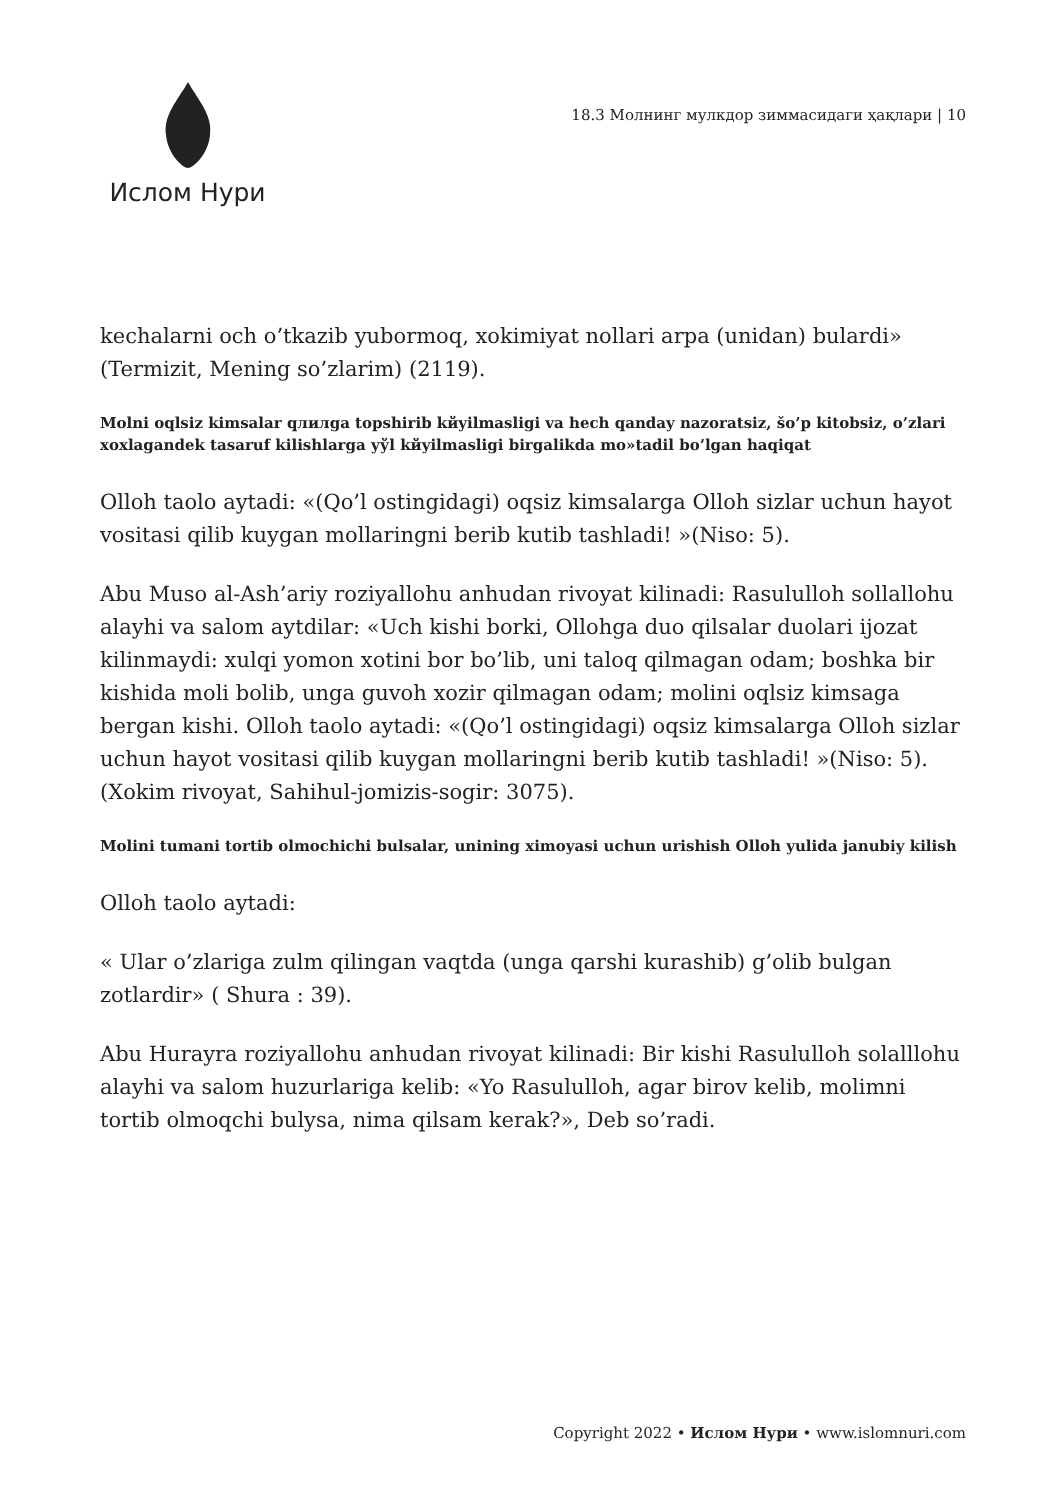Ислом Нури
18.3 Молнинг мулкдор зиммасидаги ҳақлари | 10
kechalarni och o’tkazib yubormoq, xokimiyat nollari arpa (unidan) bulardi» (Termizit, Mening so’zlarim) (2119).
Molni oqlsiz kimsalar qлилga topshirib kйyilmasligi va hech qanday nazoratsiz, šo’p kitobsiz, o’zlari xoxlagandek tasaruf kilishlarga yўl kйyilmasligi birgalikda mo»tadil bo’lgan haqiqat
Olloh taolo aytadi: «(Qo’l ostingidagi) oqsiz kimsalarga Olloh sizlar uchun hayot vositasi qilib kuygan mollaringni berib kutib tashladi! »(Niso: 5).
Abu Muso al-Ash’ariy roziyallohu anhudan rivoyat kilinadi: Rasululloh sollallohu alayhi va salom aytdilar: «Uch kishi borki, Ollohga duo qilsalar duolari ijozat kilinmaydi: xulqi yomon xotini bor bo’lib, uni taloq qilmagan odam; boshka bir kishida moli bolib, unga guvoh xozir qilmagan odam; molini oqlsiz kimsaga bergan kishi. Olloh taolo aytadi: «(Qo’l ostingidagi) oqsiz kimsalarga Olloh sizlar uchun hayot vositasi qilib kuygan mollaringni berib kutib tashladi! »(Niso: 5). (Xokim rivoyat, Sahihul-jomizis-sogir: 3075).
Molini tumani tortib olmochichi bulsalar, unining ximoyasi uchun urishish Olloh yulida janubiy kilish
Olloh taolo aytadi:
« Ular o’zlariga zulm qilingan vaqtda (unga qarshi kurashib) g’olib bulgan zotlardir» ( Shura : 39).
Abu Hurayra roziyallohu anhudan rivoyat kilinadi: Bir kishi Rasululloh solalllohu alayhi va salom huzurlariga kelib: «Yo Rasululloh, agar birov kelib, molimni tortib olmoqchi bulysa, nima qilsam kerak?», Deb so’radi.
Copyright 2022 • Ислом Нури • www.islomnuri.com